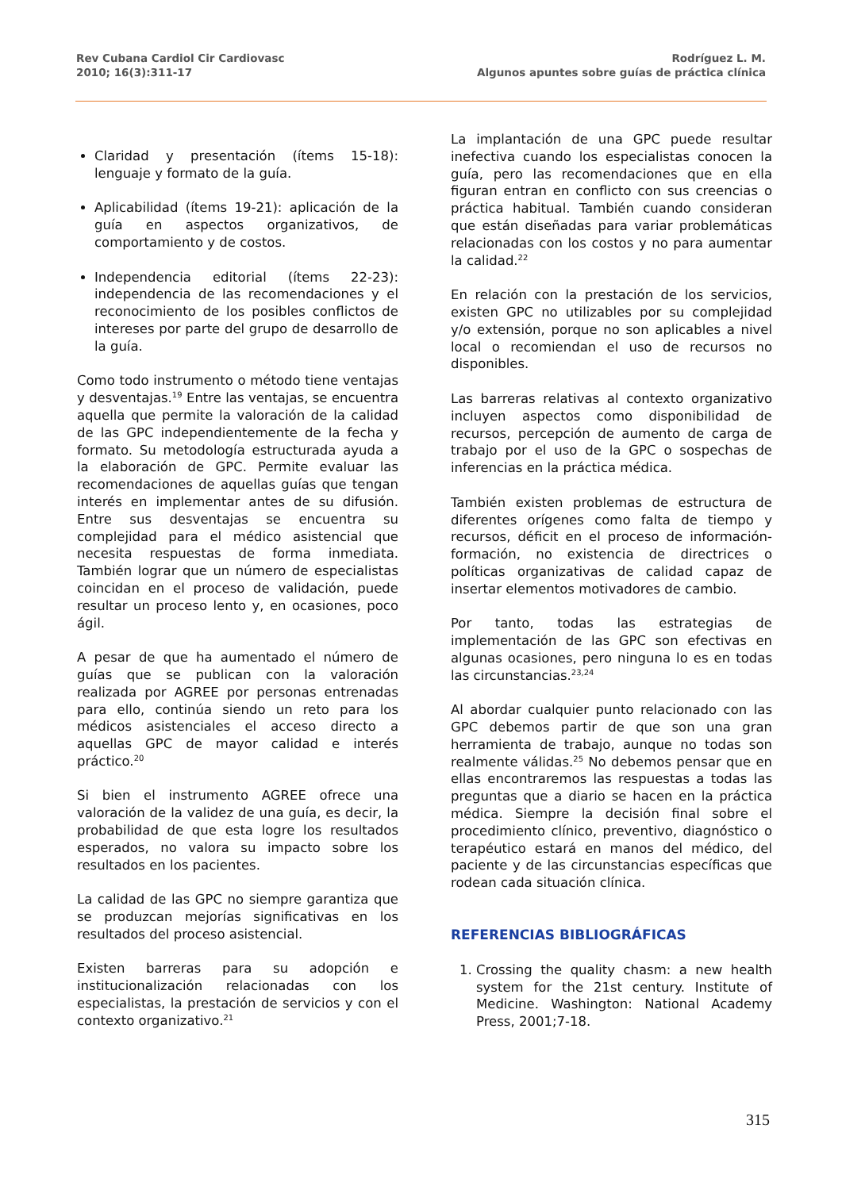Rev Cubana Cardiol Cir Cardiovasc
2010; 16(3):311-17
Rodríguez L. M.
Algunos apuntes sobre guías de práctica clínica
Claridad y presentación (ítems 15-18): lenguaje y formato de la guía.
Aplicabilidad (ítems 19-21): aplicación de la guía en aspectos organizativos, de comportamiento y de costos.
Independencia editorial (ítems 22-23): independencia de las recomendaciones y el reconocimiento de los posibles conflictos de intereses por parte del grupo de desarrollo de la guía.
Como todo instrumento o método tiene ventajas y desventajas.<sup>19</sup> Entre las ventajas, se encuentra aquella que permite la valoración de la calidad de las GPC independientemente de la fecha y formato. Su metodología estructurada ayuda a la elaboración de GPC. Permite evaluar las recomendaciones de aquellas guías que tengan interés en implementar antes de su difusión. Entre sus desventajas se encuentra su complejidad para el médico asistencial que necesita respuestas de forma inmediata. También lograr que un número de especialistas coincidan en el proceso de validación, puede resultar un proceso lento y, en ocasiones, poco ágil.
A pesar de que ha aumentado el número de guías que se publican con la valoración realizada por AGREE por personas entrenadas para ello, continúa siendo un reto para los médicos asistenciales el acceso directo a aquellas GPC de mayor calidad e interés práctico.<sup>20</sup>
Si bien el instrumento AGREE ofrece una valoración de la validez de una guía, es decir, la probabilidad de que esta logre los resultados esperados, no valora su impacto sobre los resultados en los pacientes.
La calidad de las GPC no siempre garantiza que se produzcan mejorías significativas en los resultados del proceso asistencial.
Existen barreras para su adopción e institucionalización relacionadas con los especialistas, la prestación de servicios y con el contexto organizativo.<sup>21</sup>
La implantación de una GPC puede resultar inefectiva cuando los especialistas conocen la guía, pero las recomendaciones que en ella figuran entran en conflicto con sus creencias o práctica habitual. También cuando consideran que están diseñadas para variar problemáticas relacionadas con los costos y no para aumentar la calidad.<sup>22</sup>
En relación con la prestación de los servicios, existen GPC no utilizables por su complejidad y/o extensión, porque no son aplicables a nivel local o recomiendan el uso de recursos no disponibles.
Las barreras relativas al contexto organizativo incluyen aspectos como disponibilidad de recursos, percepción de aumento de carga de trabajo por el uso de la GPC o sospechas de inferencias en la práctica médica.
También existen problemas de estructura de diferentes orígenes como falta de tiempo y recursos, déficit en el proceso de información-formación, no existencia de directrices o políticas organizativas de calidad capaz de insertar elementos motivadores de cambio.
Por tanto, todas las estrategias de implementación de las GPC son efectivas en algunas ocasiones, pero ninguna lo es en todas las circunstancias.<sup>23,24</sup>
Al abordar cualquier punto relacionado con las GPC debemos partir de que son una gran herramienta de trabajo, aunque no todas son realmente válidas.<sup>25</sup> No debemos pensar que en ellas encontraremos las respuestas a todas las preguntas que a diario se hacen en la práctica médica. Siempre la decisión final sobre el procedimiento clínico, preventivo, diagnóstico o terapéutico estará en manos del médico, del paciente y de las circunstancias específicas que rodean cada situación clínica.
REFERENCIAS BIBLIOGRÁFICAS
1. Crossing the quality chasm: a new health system for the 21st century. Institute of Medicine. Washington: National Academy Press, 2001;7-18.
315